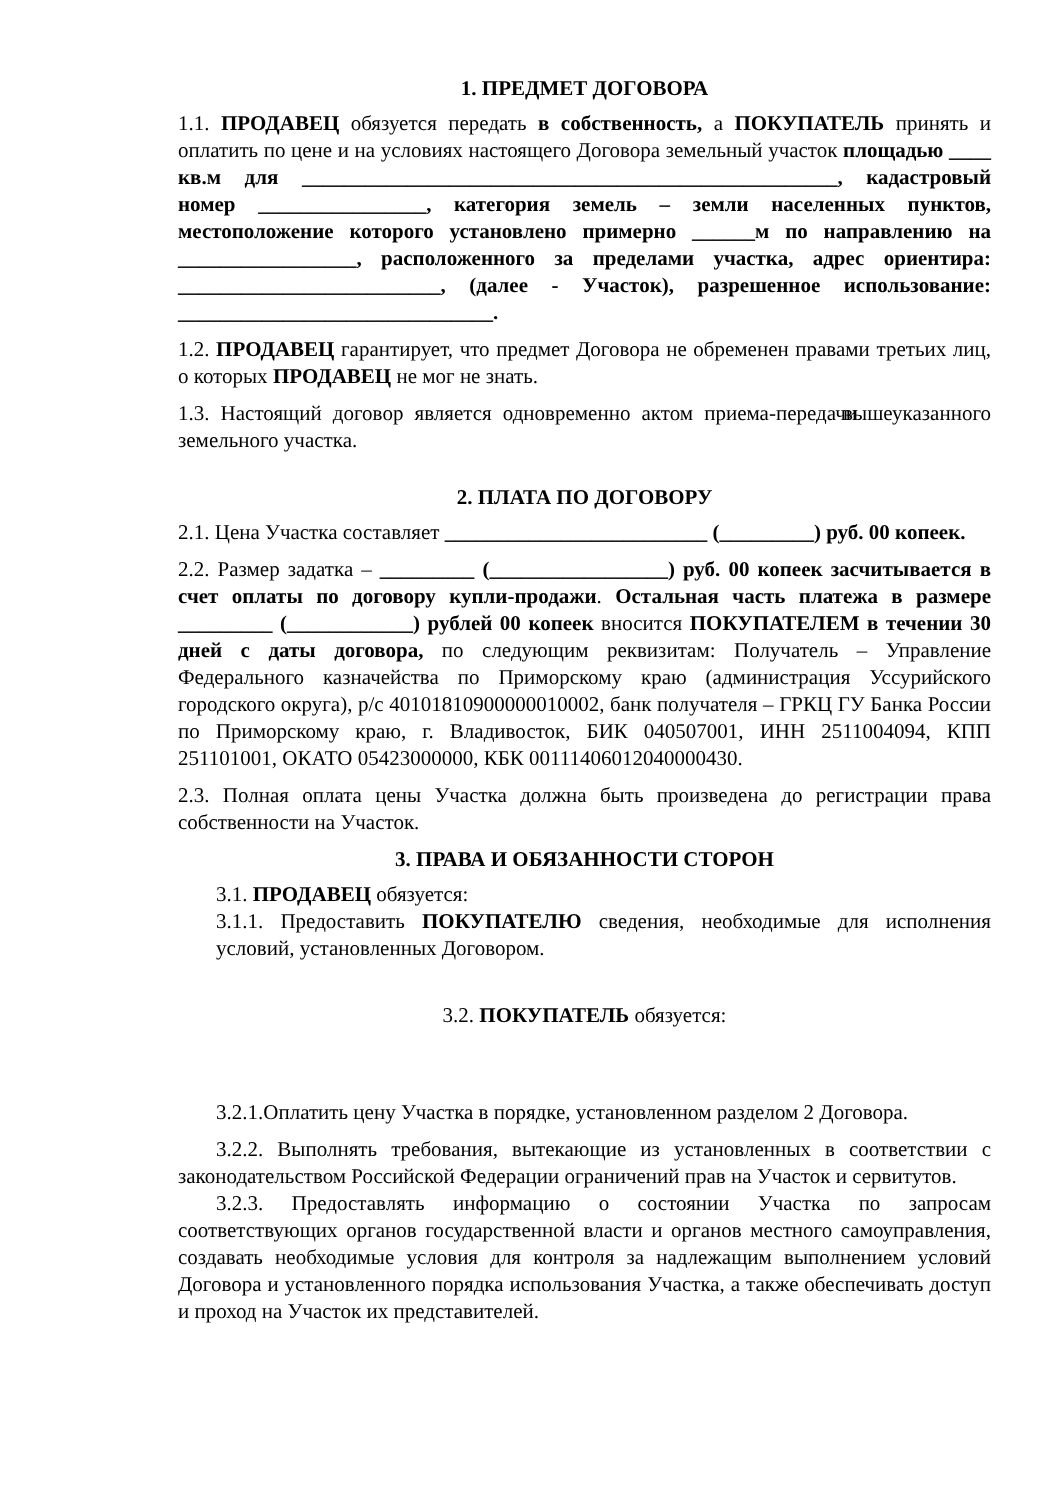1. ПРЕДМЕТ ДОГОВОРА
1.1. ПРОДАВЕЦ обязуется передать в собственность, а ПОКУПАТЕЛЬ принять и оплатить по цене и на условиях настоящего Договора земельный участок площадью ____ кв.м для ___________________________________________________, кадастровый номер ________________, категория земель – земли населенных пунктов, местоположение которого установлено примерно ______м по направлению на _________________, расположенного за пределами участка, адрес ориентира: _________________________, (далее - Участок), разрешенное использование: ______________________________.
1.2. ПРОДАВЕЦ гарантирует, что предмет Договора не обременен правами третьих лиц, о которых ПРОДАВЕЦ не мог не знать.
1.3. Настоящий договор является одновременно актом приема-передачи вышеуказанного земельного участка.
2. ПЛАТА ПО ДОГОВОРУ
2.1. Цена Участка составляет _________________________ (_________) руб. 00 копеек.
2.2. Размер задатка – _________ (_________________) руб. 00 копеек засчитывается в счет оплаты по договору купли-продажи. Остальная часть платежа в размере _________ (____________) рублей 00 копеек вносится ПОКУПАТЕЛЕМ в течении 30 дней с даты договора, по следующим реквизитам: Получатель – Управление Федерального казначейства по Приморскому краю (администрация Уссурийского городского округа), р/с 40101810900000010002, банк получателя – ГРКЦ ГУ Банка России по Приморскому краю, г. Владивосток, БИК 040507001, ИНН 2511004094, КПП 251101001, ОКАТО 05423000000, КБК 00111406012040000430.
2.3. Полная оплата цены Участка должна быть произведена до регистрации права собственности на Участок.
3. ПРАВА И ОБЯЗАННОСТИ СТОРОН
3.1. ПРОДАВЕЦ обязуется:
3.1.1. Предоставить ПОКУПАТЕЛЮ сведения, необходимые для исполнения условий, установленных Договором.
3.2. ПОКУПАТЕЛЬ обязуется:
3.2.1.Оплатить цену Участка в порядке, установленном разделом 2 Договора.
3.2.2. Выполнять требования, вытекающие из установленных в соответствии с законодательством Российской Федерации ограничений прав на Участок и сервитутов.
3.2.3. Предоставлять информацию о состоянии Участка по запросам соответствующих органов государственной власти и органов местного самоуправления, создавать необходимые условия для контроля за надлежащим выполнением условий Договора и установленного порядка использования Участка, а также обеспечивать доступ и проход на Участок их представителей.